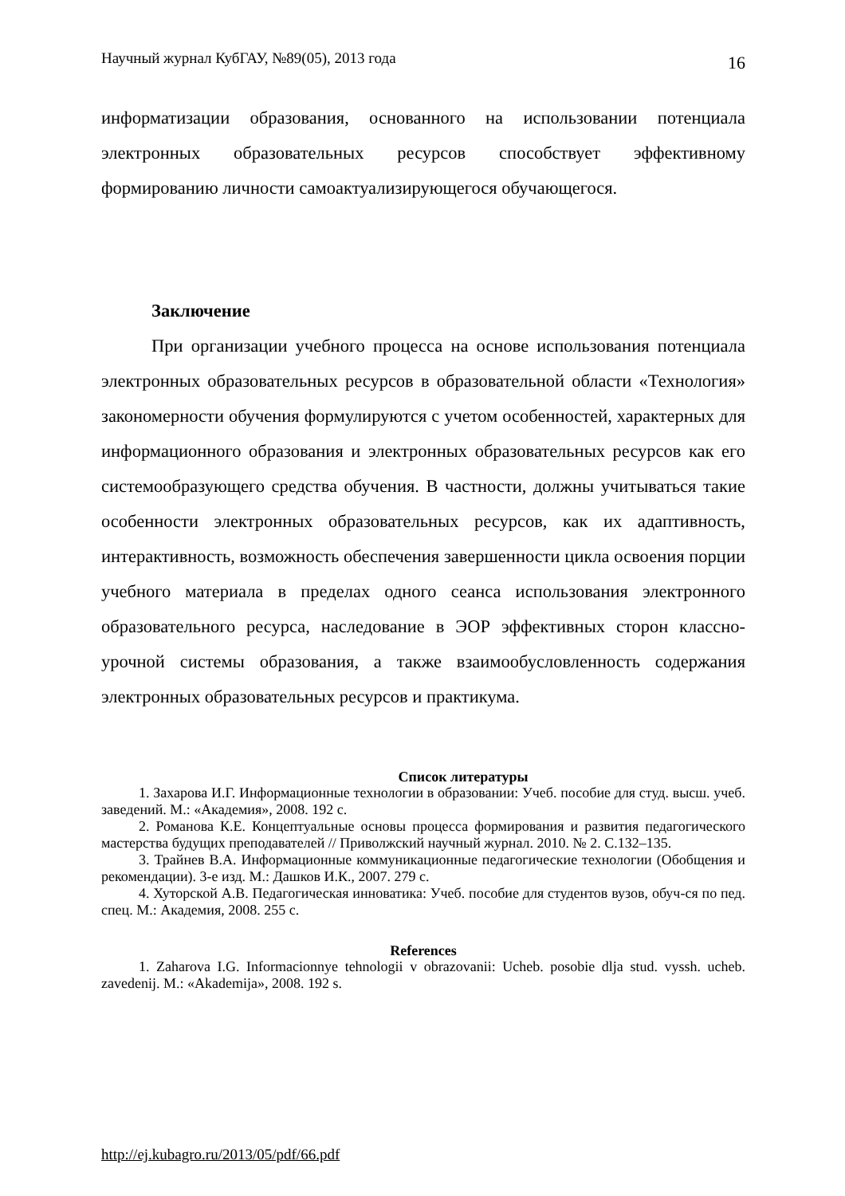Научный журнал КубГАУ, №89(05), 2013 года 16
информатизации образования, основанного на использовании потенциала электронных образовательных ресурсов способствует эффективному формированию личности самоактуализирующегося обучающегося.
Заключение
При организации учебного процесса на основе использования потенциала электронных образовательных ресурсов в образовательной области «Технология» закономерности обучения формулируются с учетом особенностей, характерных для информационного образования и электронных образовательных ресурсов как его системообразующего средства обучения. В частности, должны учитываться такие особенности электронных образовательных ресурсов, как их адаптивность, интерактивность, возможность обеспечения завершенности цикла освоения порции учебного материала в пределах одного сеанса использования электронного образовательного ресурса, наследование в ЭОР эффективных сторон классно-урочной системы образования, а также взаимообусловленность содержания электронных образовательных ресурсов и практикума.
Список литературы
1. Захарова И.Г. Информационные технологии в образовании: Учеб. пособие для студ. высш. учеб. заведений. М.: «Академия», 2008. 192 с.
2. Романова К.Е. Концептуальные основы процесса формирования и развития педагогического мастерства будущих преподавателей // Приволжский научный журнал. 2010. № 2. С.132–135.
3. Трайнев В.А. Информационные коммуникационные педагогические технологии (Обобщения и рекомендации). 3-е изд. М.: Дашков И.К., 2007. 279 с.
4. Хуторской А.В. Педагогическая инноватика: Учеб. пособие для студентов вузов, обуч-ся по пед. спец. М.: Академия, 2008. 255 с.
References
1. Zaharova I.G. Informacionnye tehnologii v obrazovanii: Ucheb. posobie dlja stud. vyssh. ucheb. zavedenij. M.: «Akademija», 2008. 192 s.
http://ej.kubagro.ru/2013/05/pdf/66.pdf